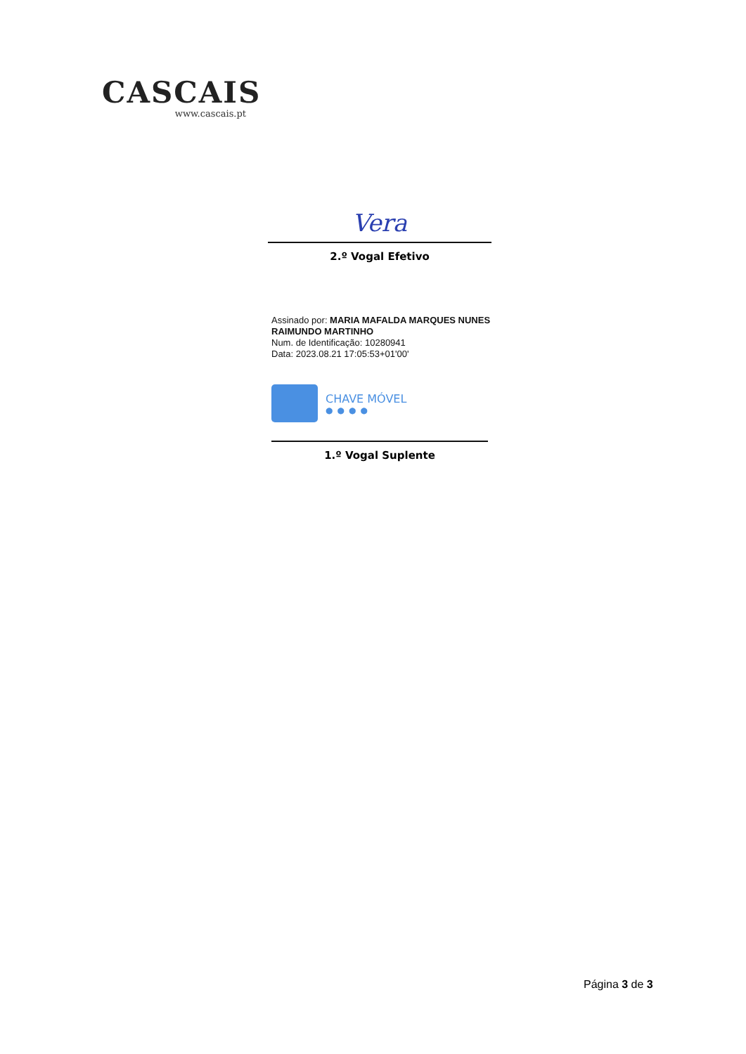CASCAIS
www.cascais.pt
Vera
2.º Vogal Efetivo
Assinado por: MARIA MAFALDA MARQUES NUNES
RAIMUNDO MARTINHO
Num. de Identificação: 10280941
Data: 2023.08.21 17:05:53+01'00'
CHAVE MÓVEL
●●●●
1.º Vogal Suplente
Página 3 de 3